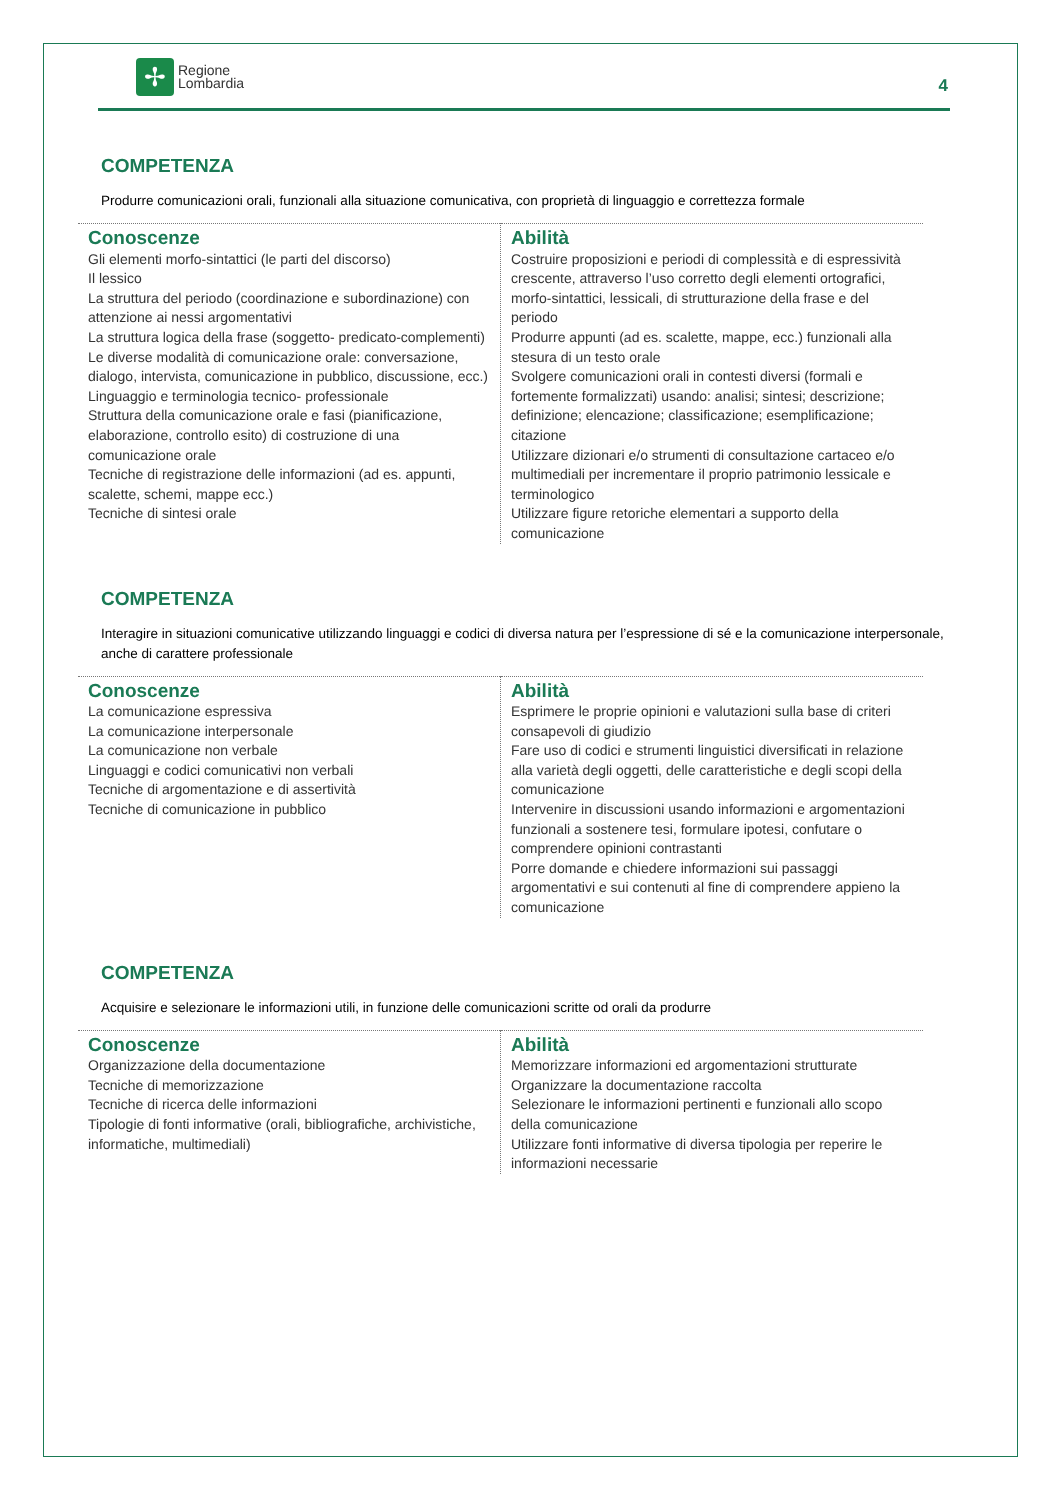✢
Regione
Lombardia
4
COMPETENZA
Produrre comunicazioni orali, funzionali alla situazione comunicativa, con proprietà di linguaggio e correttezza formale
| Conoscenze Gli elementi morfo-sintattici (le parti del discorso) Il lessico La struttura del periodo (coordinazione e subordinazione) con attenzione ai nessi argomentativi La struttura logica della frase (soggetto- predicato-complementi) Le diverse modalità di comunicazione orale: conversazione, dialogo, intervista, comunicazione in pubblico, discussione, ecc.) Linguaggio e terminologia tecnico- professionale Struttura della comunicazione orale e fasi (pianificazione, elaborazione, controllo esito) di costruzione di una comunicazione orale Tecniche di registrazione delle informazioni (ad es. appunti, scalette, schemi, mappe ecc.) Tecniche di sintesi orale | Abilità Costruire proposizioni e periodi di complessità e di espressività crescente, attraverso l’uso corretto degli elementi ortografici, morfo-sintattici, lessicali, di strutturazione della frase e del periodo Produrre appunti (ad es. scalette, mappe, ecc.) funzionali alla stesura di un testo orale Svolgere comunicazioni orali in contesti diversi (formali e fortemente formalizzati) usando: analisi; sintesi; descrizione; definizione; elencazione; classificazione; esemplificazione; citazione Utilizzare dizionari e/o strumenti di consultazione cartaceo e/o multimediali per incrementare il proprio patrimonio lessicale e terminologico Utilizzare figure retoriche elementari a supporto della comunicazione |
COMPETENZA
Interagire in situazioni comunicative utilizzando linguaggi e codici di diversa natura per l’espressione di sé e la comunicazione interpersonale, anche di carattere professionale
| Conoscenze La comunicazione espressiva La comunicazione interpersonale La comunicazione non verbale Linguaggi e codici comunicativi non verbali Tecniche di argomentazione e di assertività Tecniche di comunicazione in pubblico | Abilità Esprimere le proprie opinioni e valutazioni sulla base di criteri consapevoli di giudizio Fare uso di codici e strumenti linguistici diversificati in relazione alla varietà degli oggetti, delle caratteristiche e degli scopi della comunicazione Intervenire in discussioni usando informazioni e argomentazioni funzionali a sostenere tesi, formulare ipotesi, confutare o comprendere opinioni contrastanti Porre domande e chiedere informazioni sui passaggi argomentativi e sui contenuti al fine di comprendere appieno la comunicazione |
COMPETENZA
Acquisire e selezionare le informazioni utili, in funzione delle comunicazioni scritte od orali da produrre
| Conoscenze Organizzazione della documentazione Tecniche di memorizzazione Tecniche di ricerca delle informazioni Tipologie di fonti informative (orali, bibliografiche, archivistiche, informatiche, multimediali) | Abilità Memorizzare informazioni ed argomentazioni strutturate Organizzare la documentazione raccolta Selezionare le informazioni pertinenti e funzionali allo scopo della comunicazione Utilizzare fonti informative di diversa tipologia per reperire le informazioni necessarie |